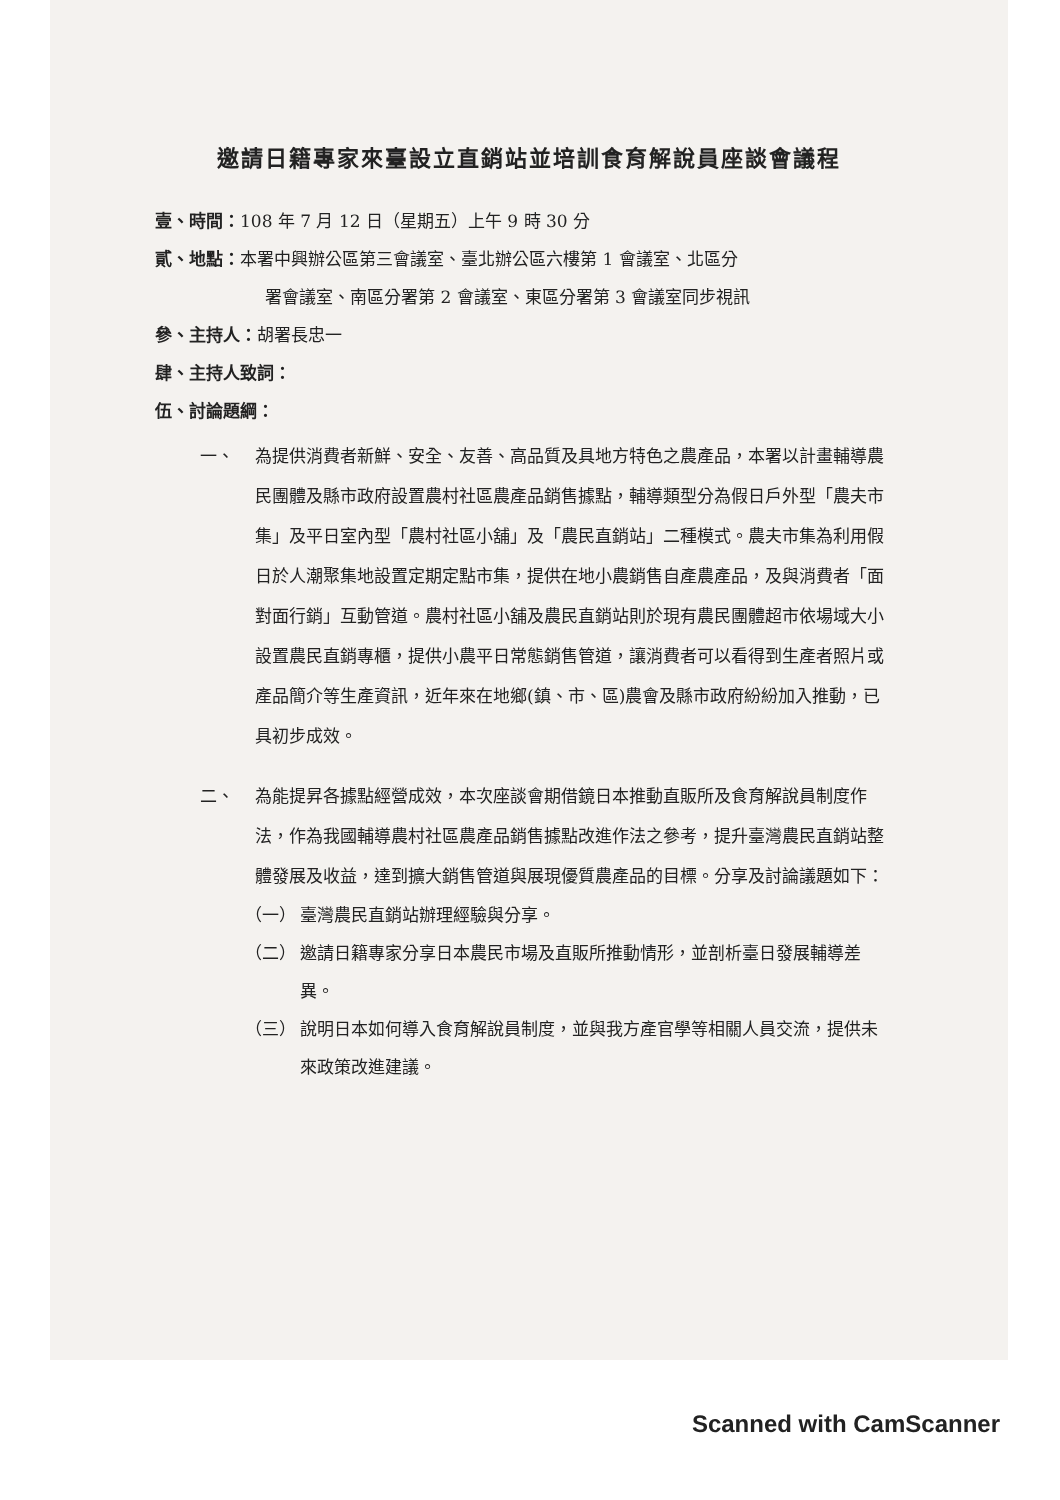邀請日籍專家來臺設立直銷站並培訓食育解說員座談會議程
壹、時間：108 年 7 月 12 日（星期五）上午 9 時 30 分
貳、地點：本署中興辦公區第三會議室、臺北辦公區六樓第 1 會議室、北區分
署會議室、南區分署第 2 會議室、東區分署第 3 會議室同步視訊
參、主持人：胡署長忠一
肆、主持人致詞：
伍、討論題綱：
一、 為提供消費者新鮮、安全、友善、高品質及具地方特色之農產品，本署以計畫輔導農民團體及縣市政府設置農村社區農產品銷售據點，輔導類型分為假日戶外型「農夫市集」及平日室內型「農村社區小舖」及「農民直銷站」二種模式。農夫市集為利用假日於人潮聚集地設置定期定點市集，提供在地小農銷售自產農產品，及與消費者「面對面行銷」互動管道。農村社區小舖及農民直銷站則於現有農民團體超市依場域大小設置農民直銷專櫃，提供小農平日常態銷售管道，讓消費者可以看得到生產者照片或產品簡介等生產資訊，近年來在地鄉(鎮、市、區)農會及縣市政府紛紛加入推動，已具初步成效。
二、 為能提昇各據點經營成效，本次座談會期借鏡日本推動直販所及食育解說員制度作法，作為我國輔導農村社區農產品銷售據點改進作法之參考，提升臺灣農民直銷站整體發展及收益，達到擴大銷售管道與展現優質農產品的目標。分享及討論議題如下：
（一） 臺灣農民直銷站辦理經驗與分享。
（二） 邀請日籍專家分享日本農民市場及直販所推動情形，並剖析臺日發展輔導差異。
（三） 說明日本如何導入食育解說員制度，並與我方產官學等相關人員交流，提供未來政策改進建議。
Scanned with CamScanner